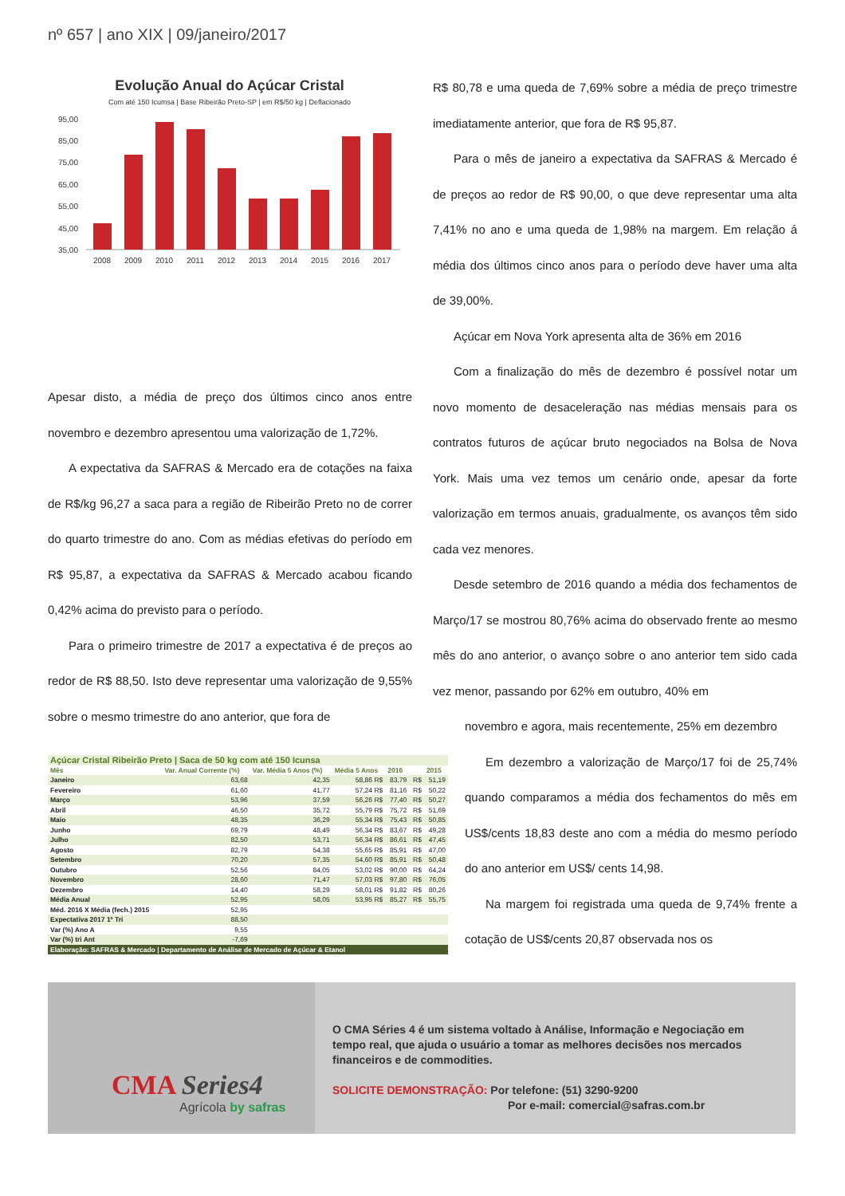nº 657 | ano XIX | 09/janeiro/2017
Evolução Anual do Açúcar Cristal
Com até 150 Icumsa | Base Ribeirão Preto-SP | em R$/50 kg | Deflacionado
95,00
85,00
75,00
65,00
55,00
45,00
35,00
2008
2009
2010
2011
2012
2013
2014
2015
2016
2017
Apesar disto, a média de preço dos últimos cinco anos entre novembro e dezembro apresentou uma valorização de 1,72%.
A expectativa da SAFRAS & Mercado era de cotações na faixa de R$/kg 96,27 a saca para a região de Ribeirão Preto no de correr do quarto trimestre do ano. Com as médias efetivas do período em R$ 95,87, a expectativa da SAFRAS & Mercado acabou ficando 0,42% acima do previsto para o período.
Para o primeiro trimestre de 2017 a expectativa é de preços ao redor de R$ 88,50. Isto deve representar uma valorização de 9,55% sobre o mesmo trimestre do ano anterior, que fora de
| Açúcar Cristal Ribeirão Preto / Saca de 50 kg com até 150 Icunsa | | | | | | |
| Mês | Var. Anual Corrente (%) | Var. Média 5 Anos (%) | Média 5 Anos | 2016 | | 2015 |
| Janeiro | 63,68 | 42,35 | 58,86 R$ | 83,79 | R$ | 51,19 |
| Fevereiro | 61,60 | 41,77 | 57,24 R$ | 81,16 | R$ | 50,22 |
| Março | 53,96 | 37,59 | 56,26 R$ | 77,40 | R$ | 50,27 |
| Abril | 46,50 | 35,72 | 55,79 R$ | 75,72 | R$ | 51,69 |
| Maio | 48,35 | 36,29 | 55,34 R$ | 75,43 | R$ | 50,85 |
| Junho | 69,79 | 48,49 | 56,34 R$ | 83,67 | R$ | 49,28 |
| Julho | 82,50 | 53,71 | 56,34 R$ | 86,61 | R$ | 47,45 |
| Agosto | 82,79 | 54,38 | 55,65 R$ | 85,91 | R$ | 47,00 |
| Setembro | 70,20 | 57,35 | 54,60 R$ | 85,91 | R$ | 50,48 |
| Outubro | 52,56 | 84,05 | 53,02 R$ | 90,00 | R$ | 64,24 |
| Novembro | 28,60 | 71,47 | 57,03 R$ | 97,80 | R$ | 76,05 |
| Dezembro | 14,40 | 58,29 | 58,01 R$ | 91,82 | R$ | 80,26 |
| Média Anual | 52,95 | 58,05 | 53,95 R$ | 85,27 | R$ | 55,75 |
| Méd. 2016 X Média (fech.) 2015 | 52,95 | | | | | |
| Expectativa 2017 1º Tri | 88,50 | | | | | |
| Var (%) Ano A | 9,55 | | | | | |
| Var (%) tri Ant | -7,69 | | | | | |
| Elaboração: SAFRAS & Mercado / Departamento de Análise de Mercado de Açúcar & Etanol | | | | | | |
R$ 80,78 e uma queda de 7,69% sobre a média de preço trimestre imediatamente anterior, que fora de R$ 95,87.
Para o mês de janeiro a expectativa da SAFRAS & Mercado é de preços ao redor de R$ 90,00, o que deve representar uma alta 7,41% no ano e uma queda de 1,98% na margem. Em relação á média dos últimos cinco anos para o período deve haver uma alta de 39,00%.
Açúcar em Nova York apresenta alta de 36% em 2016
Com a finalização do mês de dezembro é possível notar um novo momento de desaceleração nas médias mensais para os contratos futuros de açúcar bruto negociados na Bolsa de Nova York. Mais uma vez temos um cenário onde, apesar da forte valorização em termos anuais, gradualmente, os avanços têm sido cada vez menores.
Desde setembro de 2016 quando a média dos fechamentos de Março/17 se mostrou 80,76% acima do observado frente ao mesmo mês do ano anterior, o avanço sobre o ano anterior tem sido cada vez menor, passando por 62% em outubro, 40% em
novembro e agora, mais recentemente, 25% em dezembro
Em dezembro a valorização de Março/17 foi de 25,74% quando comparamos a média dos fechamentos do mês em US$/cents 18,83 deste ano com a média do mesmo período do ano anterior em US$/ cents 14,98.
Na margem foi registrada uma queda de 9,74% frente a cotação de US$/cents 20,87 observada nos os
CMA Series4
Agrícola by safras
O CMA Séries 4 é um sistema voltado à Análise, Informação e Negociação em tempo real, que ajuda o usuário a tomar as melhores decisões nos mercados financeiros e de commodities.
SOLICITE DEMONSTRAÇÃO: Por telefone: (51) 3290-9200
Por e-mail: comercial@safras.com.br